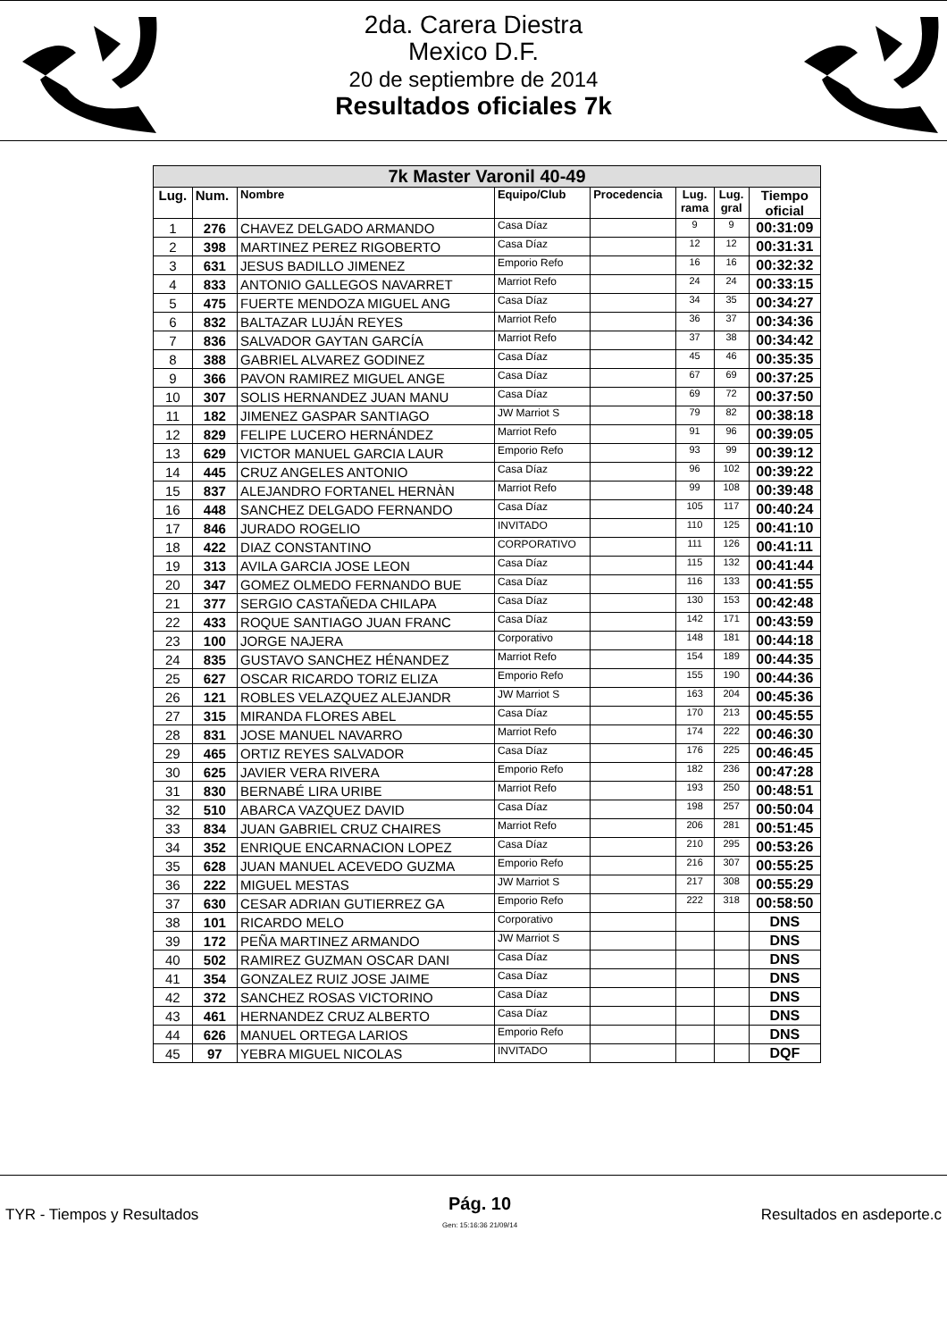2da. Carera Diestra
Mexico D.F.
20 de septiembre de 2014
Resultados oficiales 7k
| 7k Master Varonil 40-49 | | | | | | | |
| --- | --- | --- | --- | --- | --- | --- | --- |
| Lug. | Num. | Nombre | Equipo/Club | Procedencia | Lug. rama | Lug. gral | Tiempo oficial |
| 1 | 276 | CHAVEZ DELGADO ARMANDO | Casa Díaz | | 9 | 9 | 00:31:09 |
| 2 | 398 | MARTINEZ PEREZ RIGOBERTO | Casa Díaz | | 12 | 12 | 00:31:31 |
| 3 | 631 | JESUS BADILLO JIMENEZ | Emporio Refo | | 16 | 16 | 00:32:32 |
| 4 | 833 | ANTONIO GALLEGOS NAVARRET | Marriot Refo | | 24 | 24 | 00:33:15 |
| 5 | 475 | FUERTE MENDOZA MIGUEL ANG | Casa Díaz | | 34 | 35 | 00:34:27 |
| 6 | 832 | BALTAZAR LUJÁN REYES | Marriot Refo | | 36 | 37 | 00:34:36 |
| 7 | 836 | SALVADOR GAYTAN GARCÍA | Marriot Refo | | 37 | 38 | 00:34:42 |
| 8 | 388 | GABRIEL ALVAREZ GODINEZ | Casa Díaz | | 45 | 46 | 00:35:35 |
| 9 | 366 | PAVON RAMIREZ MIGUEL ANGE | Casa Díaz | | 67 | 69 | 00:37:25 |
| 10 | 307 | SOLIS HERNANDEZ JUAN MANU | Casa Díaz | | 69 | 72 | 00:37:50 |
| 11 | 182 | JIMENEZ GASPAR SANTIAGO | JW Marriot S | | 79 | 82 | 00:38:18 |
| 12 | 829 | FELIPE LUCERO HERNÁNDEZ | Marriot Refo | | 91 | 96 | 00:39:05 |
| 13 | 629 | VICTOR MANUEL GARCIA LAUR | Emporio Refo | | 93 | 99 | 00:39:12 |
| 14 | 445 | CRUZ ANGELES ANTONIO | Casa Díaz | | 96 | 102 | 00:39:22 |
| 15 | 837 | ALEJANDRO FORTANEL HERNÀN | Marriot Refo | | 99 | 108 | 00:39:48 |
| 16 | 448 | SANCHEZ DELGADO FERNANDO | Casa Díaz | | 105 | 117 | 00:40:24 |
| 17 | 846 | JURADO ROGELIO | INVITADO | | 110 | 125 | 00:41:10 |
| 18 | 422 | DIAZ CONSTANTINO | CORPORATIVO | | 111 | 126 | 00:41:11 |
| 19 | 313 | AVILA GARCIA JOSE LEON | Casa Díaz | | 115 | 132 | 00:41:44 |
| 20 | 347 | GOMEZ OLMEDO FERNANDO BUE | Casa Díaz | | 116 | 133 | 00:41:55 |
| 21 | 377 | SERGIO CASTAÑEDA CHILAPA | Casa Díaz | | 130 | 153 | 00:42:48 |
| 22 | 433 | ROQUE SANTIAGO JUAN FRANC | Casa Díaz | | 142 | 171 | 00:43:59 |
| 23 | 100 | JORGE NAJERA | Corporativo | | 148 | 181 | 00:44:18 |
| 24 | 835 | GUSTAVO SANCHEZ HÉNANDEZ | Marriot Refo | | 154 | 189 | 00:44:35 |
| 25 | 627 | OSCAR RICARDO TORIZ ELIZA | Emporio Refo | | 155 | 190 | 00:44:36 |
| 26 | 121 | ROBLES VELAZQUEZ ALEJANDR | JW Marriot S | | 163 | 204 | 00:45:36 |
| 27 | 315 | MIRANDA FLORES ABEL | Casa Díaz | | 170 | 213 | 00:45:55 |
| 28 | 831 | JOSE MANUEL NAVARRO | Marriot Refo | | 174 | 222 | 00:46:30 |
| 29 | 465 | ORTIZ REYES SALVADOR | Casa Díaz | | 176 | 225 | 00:46:45 |
| 30 | 625 | JAVIER VERA RIVERA | Emporio Refo | | 182 | 236 | 00:47:28 |
| 31 | 830 | BERNABÉ LIRA URIBE | Marriot Refo | | 193 | 250 | 00:48:51 |
| 32 | 510 | ABARCA VAZQUEZ DAVID | Casa Díaz | | 198 | 257 | 00:50:04 |
| 33 | 834 | JUAN GABRIEL CRUZ CHAIRES | Marriot Refo | | 206 | 281 | 00:51:45 |
| 34 | 352 | ENRIQUE ENCARNACION LOPEZ | Casa Díaz | | 210 | 295 | 00:53:26 |
| 35 | 628 | JUAN MANUEL ACEVEDO GUZMA | Emporio Refo | | 216 | 307 | 00:55:25 |
| 36 | 222 | MIGUEL MESTAS | JW Marriot S | | 217 | 308 | 00:55:29 |
| 37 | 630 | CESAR ADRIAN GUTIERREZ GA | Emporio Refo | | 222 | 318 | 00:58:50 |
| 38 | 101 | RICARDO MELO | Corporativo | | | | DNS |
| 39 | 172 | PEÑA MARTINEZ ARMANDO | JW Marriot S | | | | DNS |
| 40 | 502 | RAMIREZ GUZMAN OSCAR DANI | Casa Díaz | | | | DNS |
| 41 | 354 | GONZALEZ RUIZ JOSE JAIME | Casa Díaz | | | | DNS |
| 42 | 372 | SANCHEZ ROSAS VICTORINO | Casa Díaz | | | | DNS |
| 43 | 461 | HERNANDEZ CRUZ ALBERTO | Casa Díaz | | | | DNS |
| 44 | 626 | MANUEL ORTEGA LARIOS | Emporio Refo | | | | DNS |
| 45 | 97 | YEBRA MIGUEL NICOLAS | INVITADO | | | | DQF |
TYR - Tiempos y Resultados
Pág. 10
Gen: 15:16:36 21/09/14
Resultados en asdeporte.c